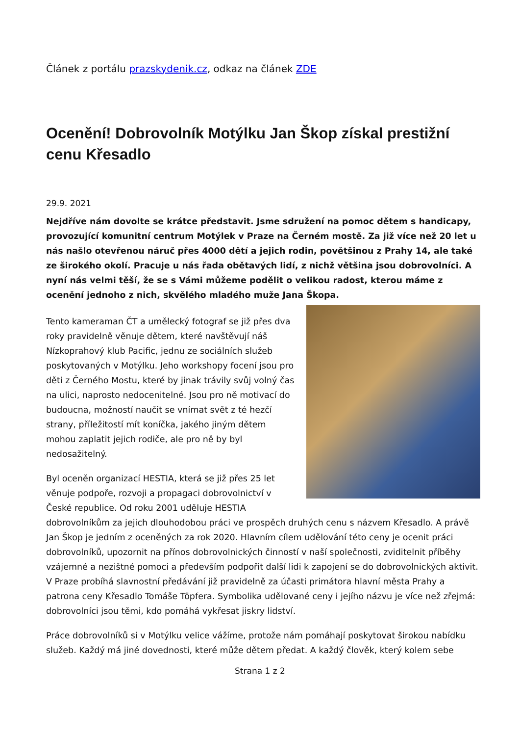Článek z portálu prazskydenik.cz, odkaz na článek ZDE
Ocenění! Dobrovolník Motýlku Jan Škop získal prestižní cenu Křesadlo
29.9. 2021
Nejdříve nám dovolte se krátce představit. Jsme sdružení na pomoc dětem s handicapy, provozující komunitní centrum Motýlek v Praze na Černém mostě. Za již více než 20 let u nás našlo otevřenou náruč přes 4000 dětí a jejich rodin, povětšinou z Prahy 14, ale také ze širokého okolí. Pracuje u nás řada obětavých lidí, z nichž většina jsou dobrovolníci. A nyní nás velmi těší, že se s Vámi můžeme podělit o velikou radost, kterou máme z ocenění jednoho z nich, skvělého mladého muže Jana Škopa.
Tento kameraman ČT a umělecký fotograf se již přes dva roky pravidelně věnuje dětem, které navštěvují náš Nízkoprahový klub Pacific, jednu ze sociálních služeb poskytovaných v Motýlku. Jeho workshopy focení jsou pro děti z Černého Mostu, které by jinak trávily svůj volný čas na ulici, naprosto nedocenitelné. Jsou pro ně motivací do budoucna, možností naučit se vnímat svět z té hezčí strany, příležitostí mít koníčka, jakého jiným dětem mohou zaplatit jejich rodiče, ale pro ně by byl nedosažitelný.
Byl oceněn organizací HESTIA, která se již přes 25 let věnuje podpoře, rozvoji a propagaci dobrovolnictví v České republice. Od roku 2001 uděluje HESTIA dobrovolníkům za jejich dlouhodobou práci ve prospěch druhých cenu s názvem Křesadlo. A právě Jan Škop je jedním z oceněných za rok 2020. Hlavním cílem udělování této ceny je ocenit práci dobrovolníků, upozornit na přínos dobrovolnických činností v naší společnosti, zviditelnit příběhy vzájemné a nezištné pomoci a především podpořit další lidi k zapojení se do dobrovolnických aktivit. V Praze probíhá slavnostní předávání již pravidelně za účasti primátora hlavní města Prahy a patrona ceny Křesadlo Tomáše Töpfera. Symbolika udělované ceny i jejího názvu je více než zřejmá: dobrovolníci jsou těmi, kdo pomáhá vykřesat jiskry lidství.
Práce dobrovolníků si v Motýlku velice vážíme, protože nám pomáhají poskytovat širokou nabídku služeb. Každý má jiné dovednosti, které může dětem předat. A každý člověk, který kolem sebe
Strana 1 z 2